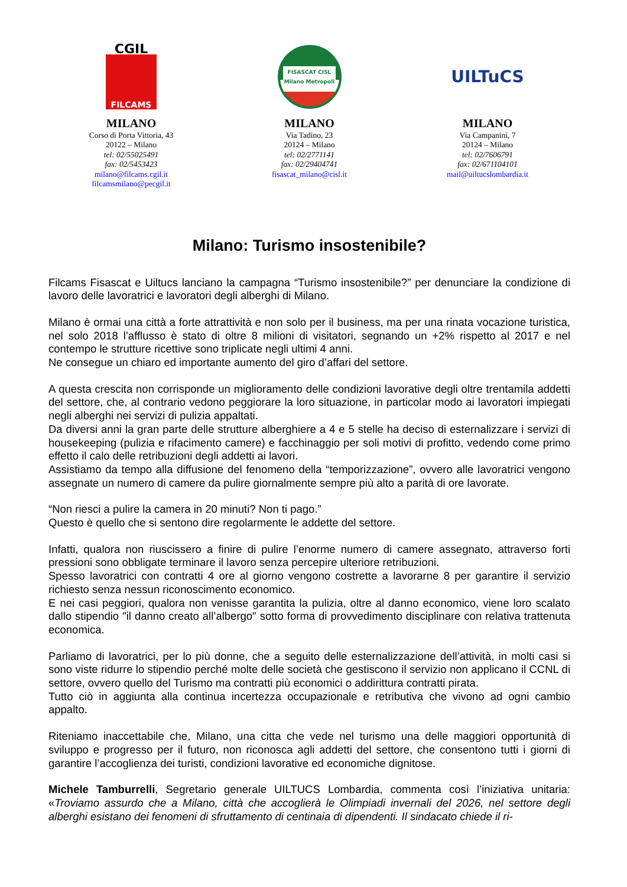CGIL
FILCAMS
MILANO
Corso di Porta Vittoria, 43
20122 – Milano
tel: 02/55025491
fax: 02/5453423
milano@filcams.cgil.it
filcamsmilano@pecgil.it
FISASCAT CISL
Milano Metropoli
MILANO
Via Tadino, 23
20124 – Milano
tel: 02/2771141
fax: 02/29404741
fisascat_milano@cisl.it
UILTuCS
MILANO
Via Campanini, 7
20124 – Milano
tel: 02/7606791
fax: 02/671104101
mail@uiltucslombardia.it
Milano: Turismo insostenibile?
Filcams Fisascat e Uiltucs lanciano la campagna “Turismo insostenibile?” per denunciare la condizione di lavoro delle lavoratrici e lavoratori degli alberghi di Milano.
Milano è ormai una città a forte attrattività e non solo per il business, ma per una rinata vocazione turistica, nel solo 2018 l’afflusso è stato di oltre 8 milioni di visitatori, segnando un +2% rispetto al 2017 e nel contempo le strutture ricettive sono triplicate negli ultimi 4 anni.
Ne consegue un chiaro ed importante aumento del giro d’affari del settore.
A questa crescita non corrisponde un miglioramento delle condizioni lavorative degli oltre trentamila addetti del settore, che, al contrario vedono peggiorare la loro situazione, in particolar modo ai lavoratori impiegati negli alberghi nei servizi di pulizia appaltati.
Da diversi anni la gran parte delle strutture alberghiere a 4 e 5 stelle ha deciso di esternalizzare i servizi di housekeeping (pulizia e rifacimento camere) e facchinaggio per soli motivi di profitto, vedendo come primo effetto il calo delle retribuzioni degli addetti ai lavori.
Assistiamo da tempo alla diffusione del fenomeno della “temporizzazione”, ovvero alle lavoratrici vengono assegnate un numero di camere da pulire giornalmente sempre più alto a parità di ore lavorate.
“Non riesci a pulire la camera in 20 minuti? Non ti pago.”
Questo è quello che si sentono dire regolarmente le addette del settore.
Infatti, qualora non riuscissero a finire di pulire l’enorme numero di camere assegnato, attraverso forti pressioni sono obbligate terminare il lavoro senza percepire ulteriore retribuzioni.
Spesso lavoratrici con contratti 4 ore al giorno vengono costrette a lavorarne 8 per garantire il servizio richiesto senza nessun riconoscimento economico.
E nei casi peggiori, qualora non venisse garantita la pulizia, oltre al danno economico, viene loro scalato dallo stipendio "il danno creato all’albergo" sotto forma di provvedimento disciplinare con relativa trattenuta economica.
Parliamo di lavoratrici, per lo più donne, che a seguito delle esternalizzazione dell’attività, in molti casi si sono viste ridurre lo stipendio perché molte delle società che gestiscono il servizio non applicano il CCNL di settore, ovvero quello del Turismo ma contratti più economici o addirittura contratti pirata.
Tutto ciò in aggiunta alla continua incertezza occupazionale e retributiva che vivono ad ogni cambio appalto.
Riteniamo inaccettabile che, Milano, una citta che vede nel turismo una delle maggiori opportunità di sviluppo e progresso per il futuro, non riconosca agli addetti del settore, che consentono tutti i giorni di garantire l’accoglienza dei turisti, condizioni lavorative ed economiche dignitose.
Michele Tamburrelli, Segretario generale UILTUCS Lombardia, commenta così l’iniziativa unitaria: «Troviamo assurdo che a Milano, città che accoglierà le Olimpiadi invernali del 2026, nel settore degli alberghi esistano dei fenomeni di sfruttamento di centinaia di dipendenti. Il sindacato chiede il ri-